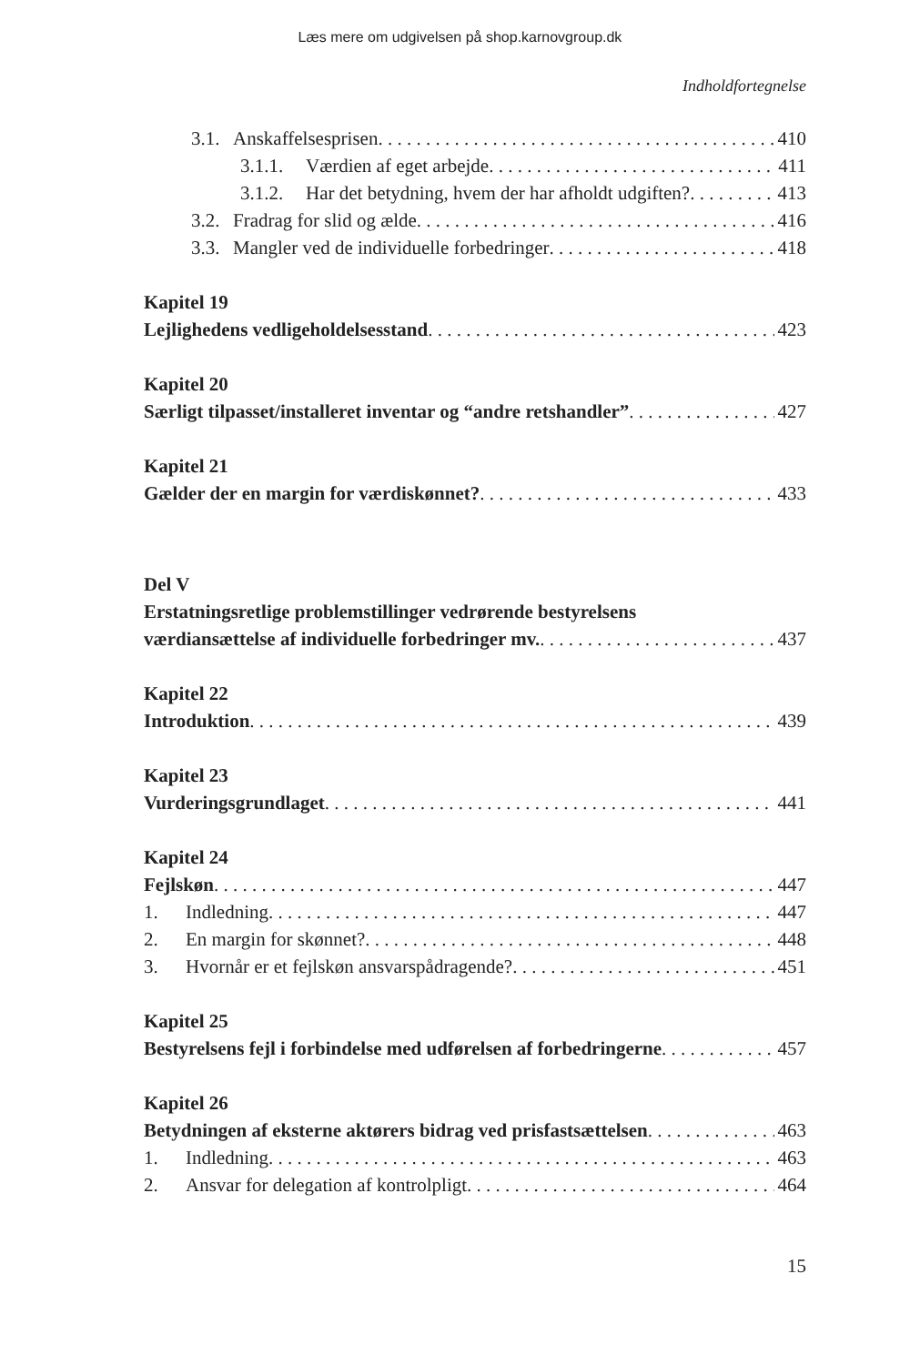Læs mere om udgivelsen på shop.karnovgroup.dk
Indholdfortegnelse
3.1. Anskaffelsesprisen 410
3.1.1. Værdien af eget arbejde 411
3.1.2. Har det betydning, hvem der har afholdt udgiften? 413
3.2. Fradrag for slid og ælde 416
3.3. Mangler ved de individuelle forbedringer 418
Kapitel 19
Lejlighedens vedligeholdelsesstand 423
Kapitel 20
Særligt tilpasset/installeret inventar og “andre retshandler” 427
Kapitel 21
Gælder der en margin for værdiskønnet? 433
Del V
Erstatningsretlige problemstillinger vedrørende bestyrelsens
værdiansættelse af individuelle forbedringer mv. 437
Kapitel 22
Introduktion 439
Kapitel 23
Vurderingsgrundlaget 441
Kapitel 24
Fejlskøn 447
1. Indledning 447
2. En margin for skønnet? 448
3. Hvornår er et fejlskøn ansvarspådragende? 451
Kapitel 25
Bestyrelsens fejl i forbindelse med udførelsen af forbedringerne 457
Kapitel 26
Betydningen af eksterne aktørers bidrag ved prisfastsættelsen 463
1. Indledning 463
2. Ansvar for delegation af kontrolpligt 464
15